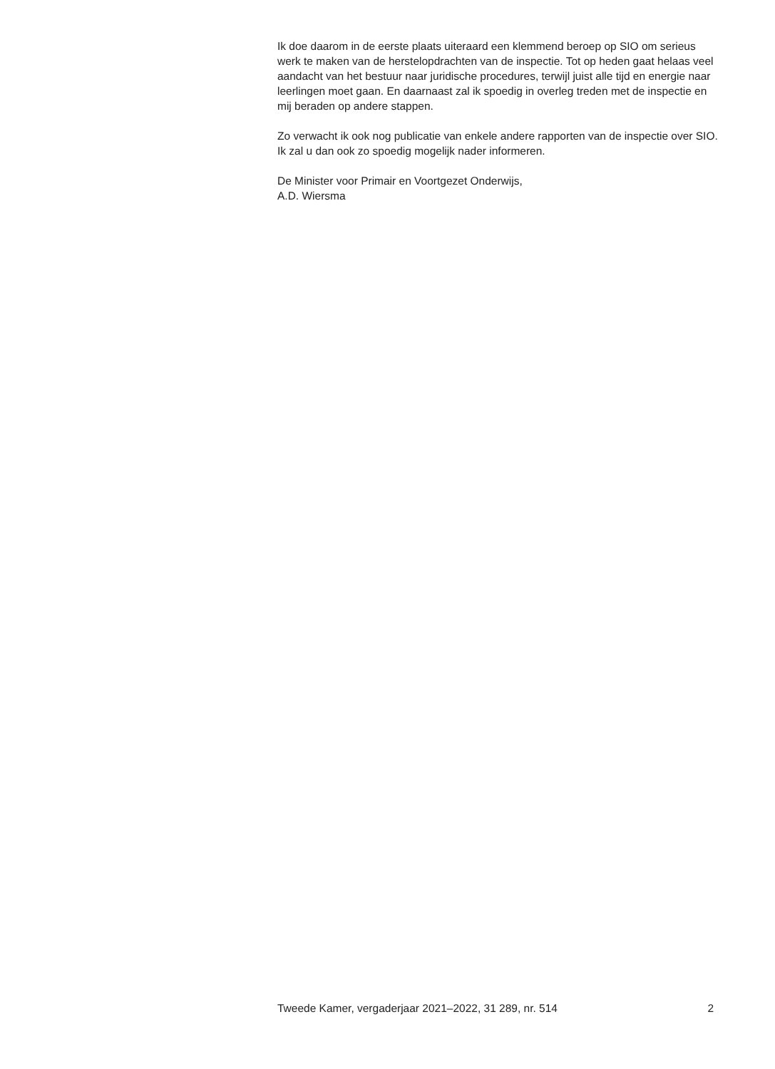Ik doe daarom in de eerste plaats uiteraard een klemmend beroep op SIO om serieus werk te maken van de herstelopdrachten van de inspectie. Tot op heden gaat helaas veel aandacht van het bestuur naar juridische procedures, terwijl juist alle tijd en energie naar leerlingen moet gaan. En daarnaast zal ik spoedig in overleg treden met de inspectie en mij beraden op andere stappen.
Zo verwacht ik ook nog publicatie van enkele andere rapporten van de inspectie over SIO. Ik zal u dan ook zo spoedig mogelijk nader informeren.
De Minister voor Primair en Voortgezet Onderwijs,
A.D. Wiersma
Tweede Kamer, vergaderjaar 2021–2022, 31 289, nr. 514 2